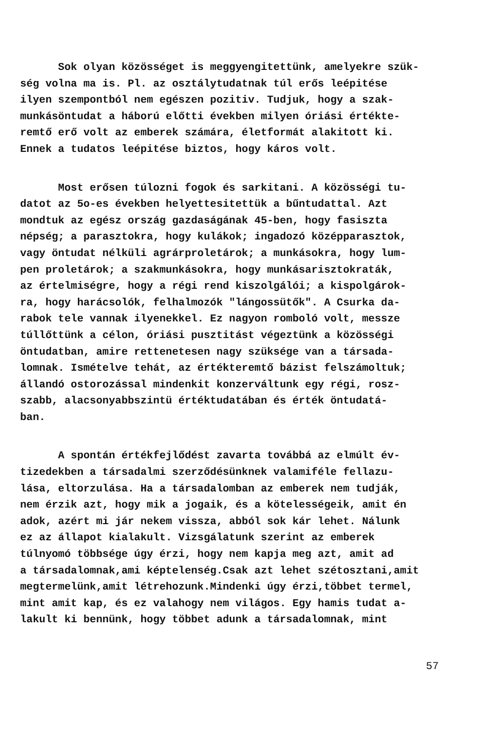Sok olyan közösséget is meggyengitettünk, amelyekre szük-
ség volna ma is. Pl. az osztálytudatnak túl erős leépitése
ilyen szempontból nem egészen pozitiv. Tudjuk, hogy a szak-
munkásöntudat a háború előtti években milyen óriási értékte-
remtő erő volt az emberek számára, életformát alakitott ki.
Ennek a tudatos leépitése biztos, hogy káros volt.
Most erősen túlozni fogok és sarkitani. A közösségi tu-
datot az 5o-es években helyettesitettük a bűntudattal. Azt
mondtuk az egész ország gazdaságának 45-ben, hogy fasiszta
népség; a parasztokra, hogy kulákok; ingadozó középparasztok,
vagy öntudat nélküli agrárproletárok; a munkásokra, hogy lum-
pen proletárok; a szakmunkásokra, hogy munkásarisztokraták,
az értelmiségre, hogy a régi rend kiszolgálói; a kispolgárok-
ra, hogy harácsolók, felhalmozók "lángossütők". A Csurka da-
rabok tele vannak ilyenekkel. Ez nagyon romboló volt, messze
túllőttünk a célon, óriási pusztitást végeztünk a közösségi
öntudatban, amire rettenetesen nagy szüksége van a társada-
lomnak. Ismételve tehát, az értékteremtő bázist felszámoltuk;
állandó ostorozással mindenkit konzerváltunk egy régi, rosz-
szabb, alacsonyabbszintü értéktudatában és érték öntudatá-
ban.
A spontán értékfejlődést zavarta továbbá az elmúlt év-
tizedekben a társadalmi szerződésünknek valamiféle fellazu-
lása, eltorzulása. Ha a társadalomban az emberek nem tudják,
nem érzik azt, hogy mik a jogaik, és a kötelességeik, amit én
adok, azért mi jár nekem vissza, abból sok kár lehet. Nálunk
ez az állapot kialakult. Vizsgálatunk szerint az emberek
túlnyomó többsége úgy érzi, hogy nem kapja meg azt, amit ad
a társadalomnak,ami képtelenség.Csak azt lehet szétosztani,amit
megtermelünk,amit létrehozunk.Mindenki úgy érzi,többet termel,
mint amit kap, és ez valahogy nem világos. Egy hamis tudat a-
lakult ki bennünk, hogy többet adunk a társadalomnak, mint
57